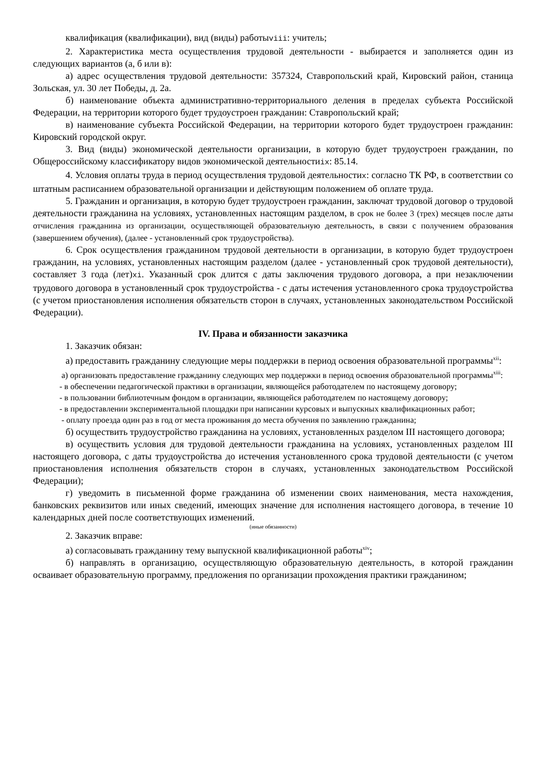квалификация (квалификации), вид (виды) работыviii: учитель;
2. Характеристика места осуществления трудовой деятельности - выбирается и заполняется один из следующих вариантов (а, б или в):
а) адрес осуществления трудовой деятельности: 357324, Ставропольский край, Кировский район, станица Зольская, ул. 30 лет Победы, д. 2а.
б) наименование объекта административно-территориального деления в пределах субъекта Российской Федерации, на территории которого будет трудоустроен гражданин: Ставропольский край;
в) наименование субъекта Российской Федерации, на территории которого будет трудоустроен гражданин: Кировский городской округ.
3. Вид (виды) экономической деятельности организации, в которую будет трудоустроен гражданин, по Общероссийскому классификатору видов экономической деятельностиix: 85.14.
4. Условия оплаты труда в период осуществления трудовой деятельностиx: согласно ТК РФ, в соответствии со штатным расписанием образовательной организации и действующим положением об оплате труда.
5. Гражданин и организация, в которую будет трудоустроен гражданин, заключат трудовой договор о трудовой деятельности гражданина на условиях, установленных настоящим разделом, в срок не более 3 (трех) месяцев после даты отчисления гражданина из организации, осуществляющей образовательную деятельность, в связи с получением образования (завершением обучения), (далее - установленный срок трудоустройства).
6. Срок осуществления гражданином трудовой деятельности в организации, в которую будет трудоустроен гражданин, на условиях, установленных настоящим разделом (далее - установленный срок трудовой деятельности), составляет 3 года (лет)xi. Указанный срок длится с даты заключения трудового договора, а при незаключении трудового договора в установленный срок трудоустройства - с даты истечения установленного срока трудоустройства (с учетом приостановления исполнения обязательств сторон в случаях, установленных законодательством Российской Федерации).
IV. Права и обязанности заказчика
1. Заказчик обязан:
а) предоставить гражданину следующие меры поддержки в период освоения образовательной программы<sup>xii</sup>:
а) организовать предоставление гражданину следующих мер поддержки в период освоения образовательной программы<sup>xiii</sup>:
- в обеспечении педагогической практики в организации, являющейся работодателем по настоящему договору;
- в пользовании библиотечным фондом в организации, являющейся работодателем по настоящему договору;
- в предоставлении экспериментальной площадки при написании курсовых и выпускных квалификационных работ;
- оплату проезда один раз в год от места проживания до места обучения по заявлению гражданина;
б) осуществить трудоустройство гражданина на условиях, установленных разделом III настоящего договора;
в) осуществить условия для трудовой деятельности гражданина на условиях, установленных разделом III настоящего договора, с даты трудоустройства до истечения установленного срока трудовой деятельности (с учетом приостановления исполнения обязательств сторон в случаях, установленных законодательством Российской Федерации);
г) уведомить в письменной форме гражданина об изменении своих наименования, места нахождения, банковских реквизитов или иных сведений, имеющих значение для исполнения настоящего договора, в течение 10 календарных дней после соответствующих изменений.
(иные обязанности)
2. Заказчик вправе:
а) согласовывать гражданину тему выпускной квалификационной работы<sup>xiv</sup>;
б) направлять в организацию, осуществляющую образовательную деятельность, в которой гражданин осваивает образовательную программу, предложения по организации прохождения практики гражданином;